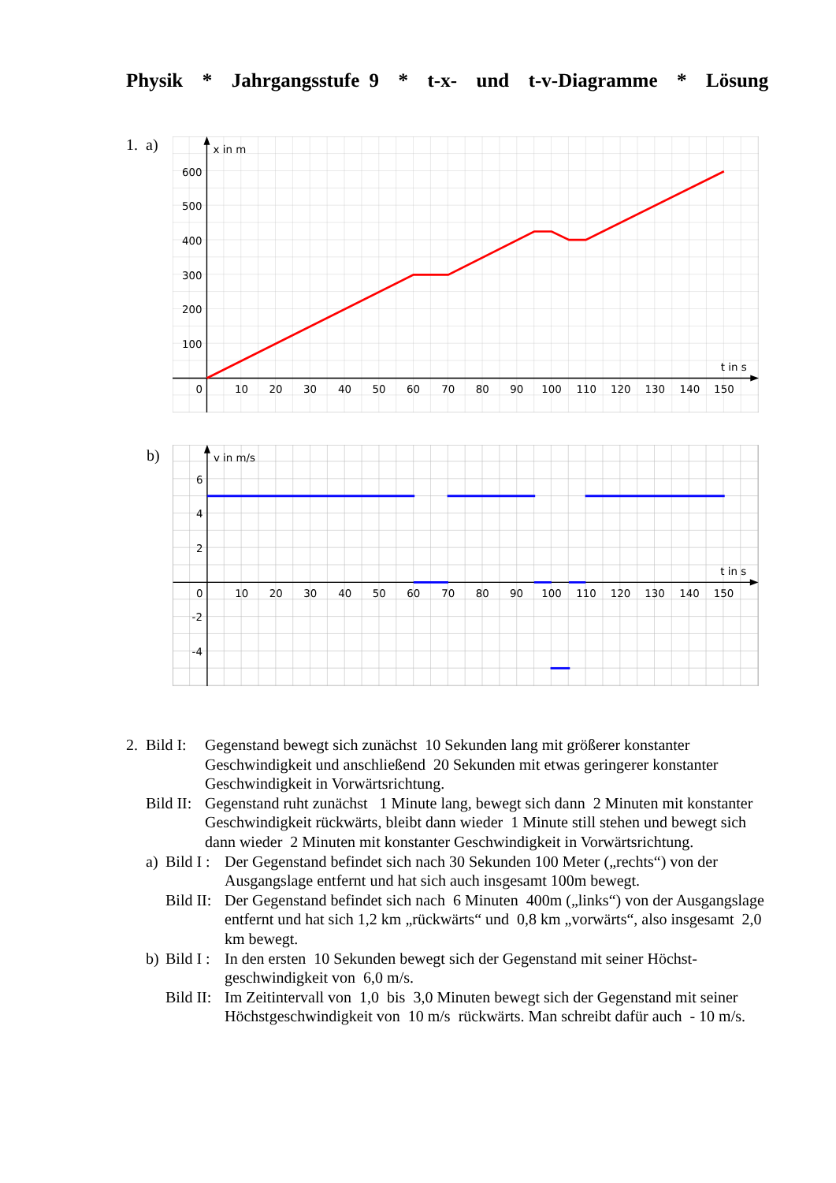Physik * Jahrgangsstufe 9 * t-x- und t-v-Diagramme * Lösung
1. a)
x in m
t in s
0
10
20
30
40
50
60
70
80
90
100
110
120
130
140
150
100
200
300
400
500
600
b)
v in m/s
t in s
0
10
20
30
40
50
60
70
80
90
100
110
120
130
140
150
6
4
2
-2
-4
| 2. | Bild I: | Gegenstand bewegt sich zunächst 10 Sekunden lang mit größerer konstanter Geschwindigkeit und anschließend 20 Sekunden mit etwas geringerer konstanter Geschwindigkeit in Vorwärtsrichtung. |
| | Bild II: | Gegenstand ruht zunächst 1 Minute lang, bewegt sich dann 2 Minuten mit konstanter Geschwindigkeit rückwärts, bleibt dann wieder 1 Minute still stehen und bewegt sich dann wieder 2 Minuten mit konstanter Geschwindigkeit in Vorwärtsrichtung. |
| | / a) / Bild I : / Der Gegenstand befindet sich nach 30 Sekunden 100 Meter („rechts“) von der Ausgangslage entfernt und hat sich auch insgesamt 100m bewegt. / / / Bild II: / Der Gegenstand befindet sich nach 6 Minuten 400m („links“) von der Ausgangslage entfernt und hat sich 1,2 km „rückwärts“ und 0,8 km „vorwärts“, also insgesamt 2,0 km bewegt. / / b) / Bild I : / In den ersten 10 Sekunden bewegt sich der Gegenstand mit seiner Höchst-geschwindigkeit von 6,0 m/s. / / / Bild II: / Im Zeitintervall von 1,0 bis 3,0 Minuten bewegt sich der Gegenstand mit seiner Höchstgeschwindigkeit von 10 m/s rückwärts. Man schreibt dafür auch - 10 m/s. / | |